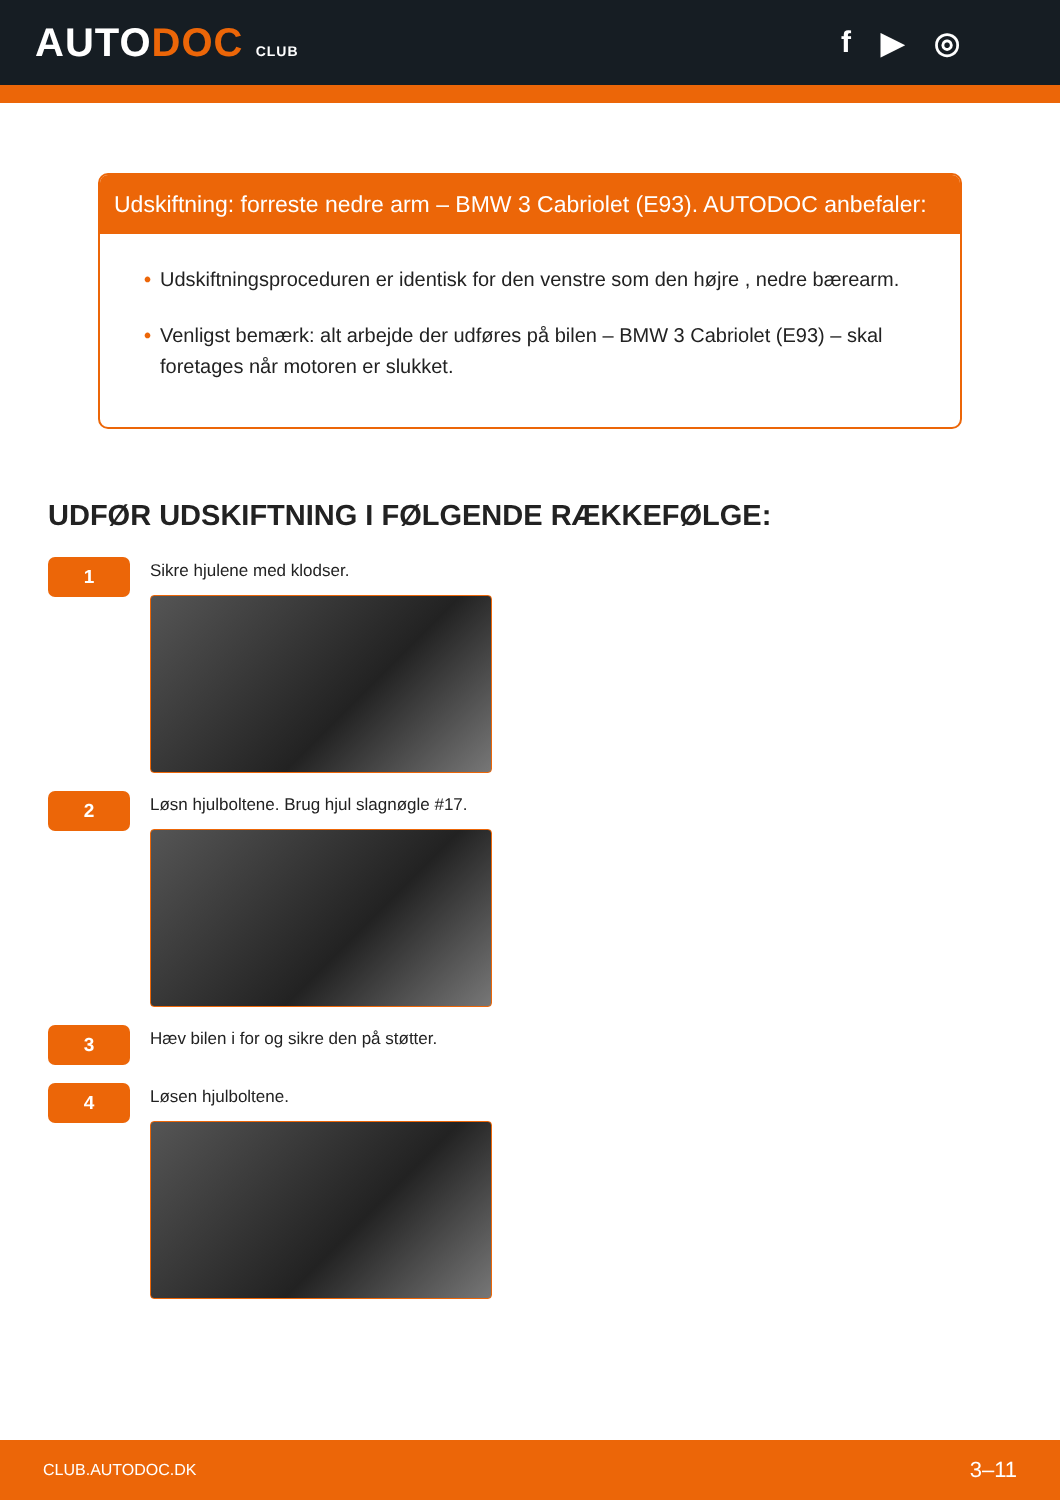AUTODOC CLUB
f ▶ ◎
Udskiftning: forreste nedre arm – BMW 3 Cabriolet (E93). AUTODOC anbefaler:
• Udskiftningsproceduren er identisk for den venstre som den højre , nedre bærearm.
• Venligst bemærk: alt arbejde der udføres på bilen – BMW 3 Cabriolet (E93) – skal foretages når motoren er slukket.
UDFØR UDSKIFTNING I FØLGENDE RÆKKEFØLGE:
1
Sikre hjulene med klodser.
2
Løsn hjulboltene. Brug hjul slagnøgle #17.
3
Hæv bilen i for og sikre den på støtter.
4
Løsen hjulboltene.
CLUB.AUTODOC.DK 3–11